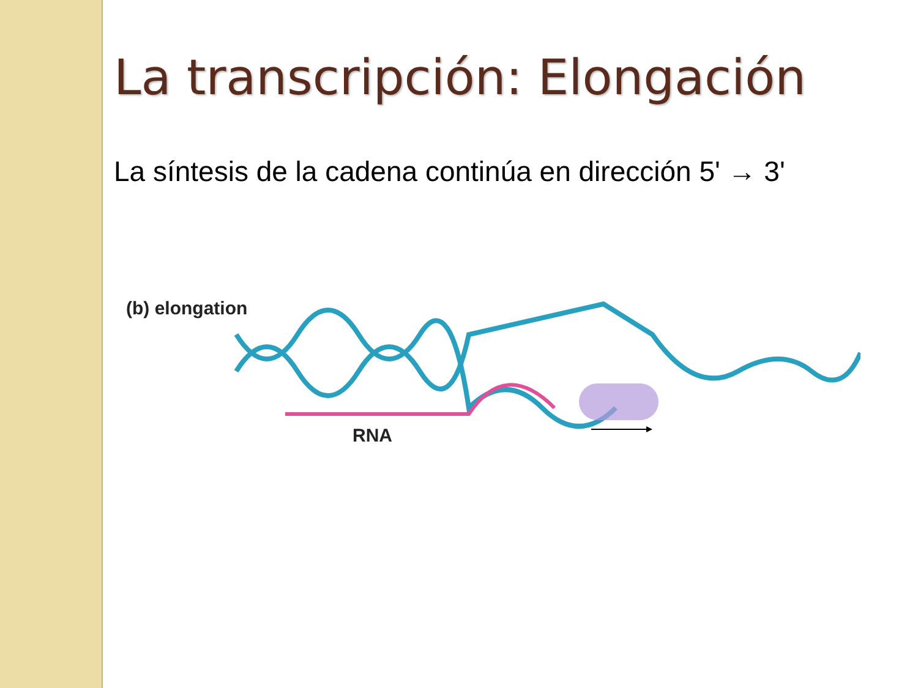La transcripción: Elongación
La síntesis de la cadena continúa en dirección 5' → 3'
(b) elongation
RNA